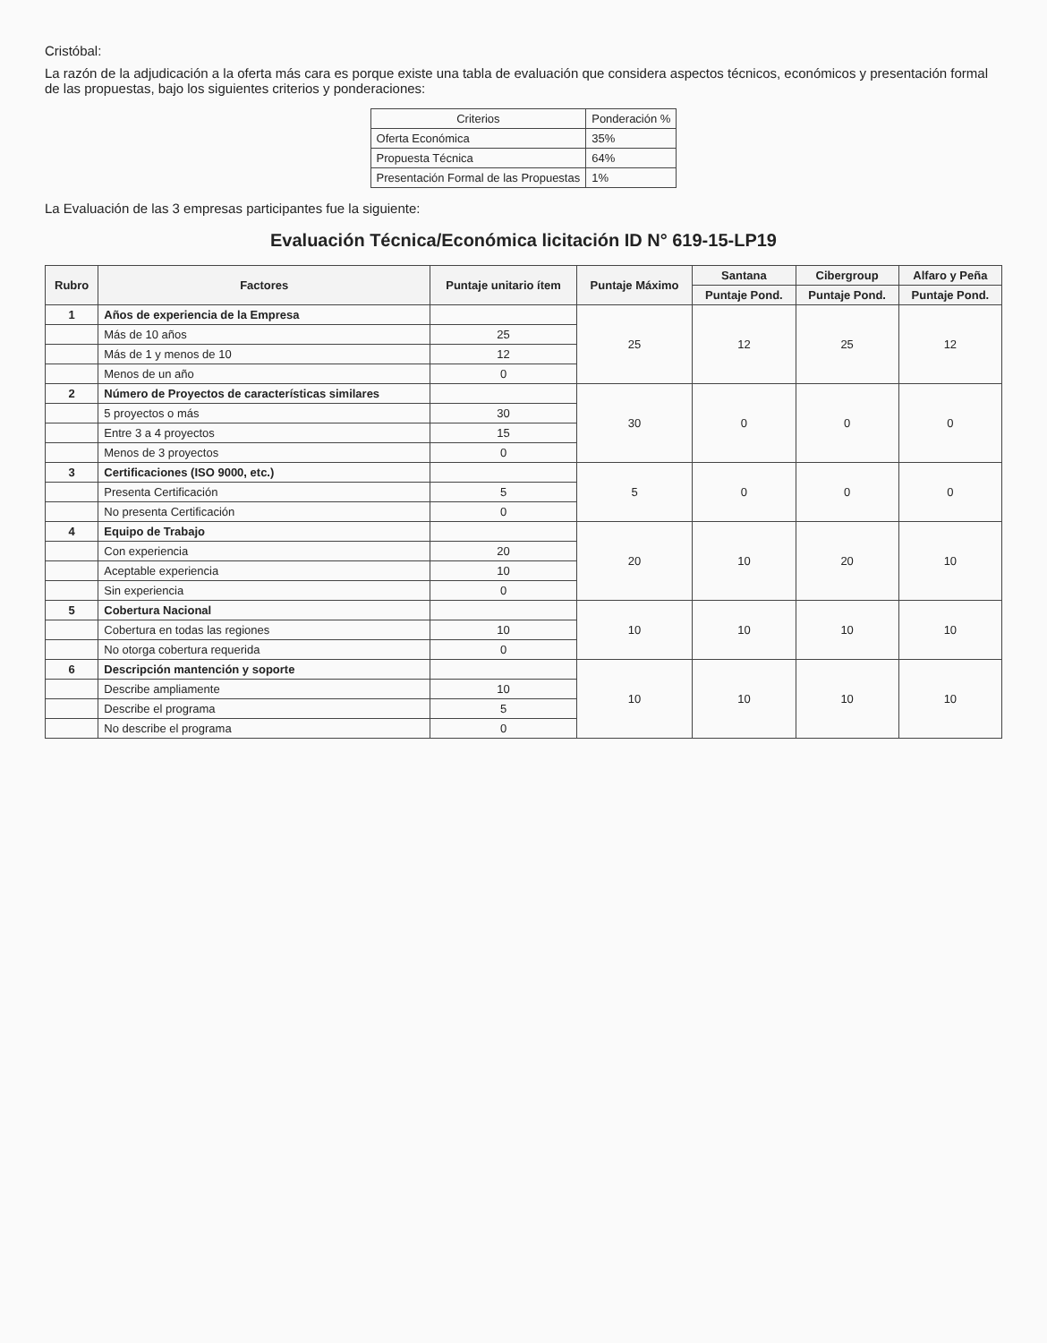Cristóbal:
La razón de la adjudicación a la oferta más cara es porque existe una tabla de evaluación que considera aspectos técnicos, económicos y presentación formal de las propuestas, bajo los siguientes criterios y ponderaciones:
| Criterios | Ponderación % |
| --- | --- |
| Oferta Económica | 35% |
| Propuesta Técnica | 64% |
| Presentación Formal de las Propuestas | 1% |
La Evaluación de las 3 empresas participantes fue la siguiente:
Evaluación Técnica/Económica licitación ID N° 619-15-LP19
| Rubro | Factores | Puntaje unitario ítem | Puntaje Máximo | Santana | Cibergroup | Alfaro y Peña |
| --- | --- | --- | --- | --- | --- | --- |
| | | | | Puntaje Pond. | Puntaje Pond. | Puntaje Pond. |
| 1 | Años de experiencia de la Empresa | | 25 | 12 | 25 | 12 |
| | Más de 10 años | 25 | | | | |
| | Más de 1 y menos de 10 | 12 | | | | |
| | Menos de un año | 0 | | | | |
| 2 | Número de Proyectos de características similares | | 30 | 0 | 0 | 0 |
| | 5 proyectos o más | 30 | | | | |
| | Entre 3 a 4 proyectos | 15 | | | | |
| | Menos de 3 proyectos | 0 | | | | |
| 3 | Certificaciones (ISO 9000, etc.) | | 5 | 0 | 0 | 0 |
| | Presenta Certificación | 5 | | | | |
| | No presenta Certificación | 0 | | | | |
| 4 | Equipo de Trabajo | | 20 | 10 | 20 | 10 |
| | Con experiencia | 20 | | | | |
| | Aceptable experiencia | 10 | | | | |
| | Sin experiencia | 0 | | | | |
| 5 | Cobertura Nacional | | 10 | 10 | 10 | 10 |
| | Cobertura en todas las regiones | 10 | | | | |
| | No otorga cobertura requerida | 0 | | | | |
| 6 | Descripción mantención y soporte | | 10 | 10 | 10 | 10 |
| | Describe ampliamente | 10 | | | | |
| | Describe el programa | 5 | | | | |
| | No describe el programa | 0 | | | | |